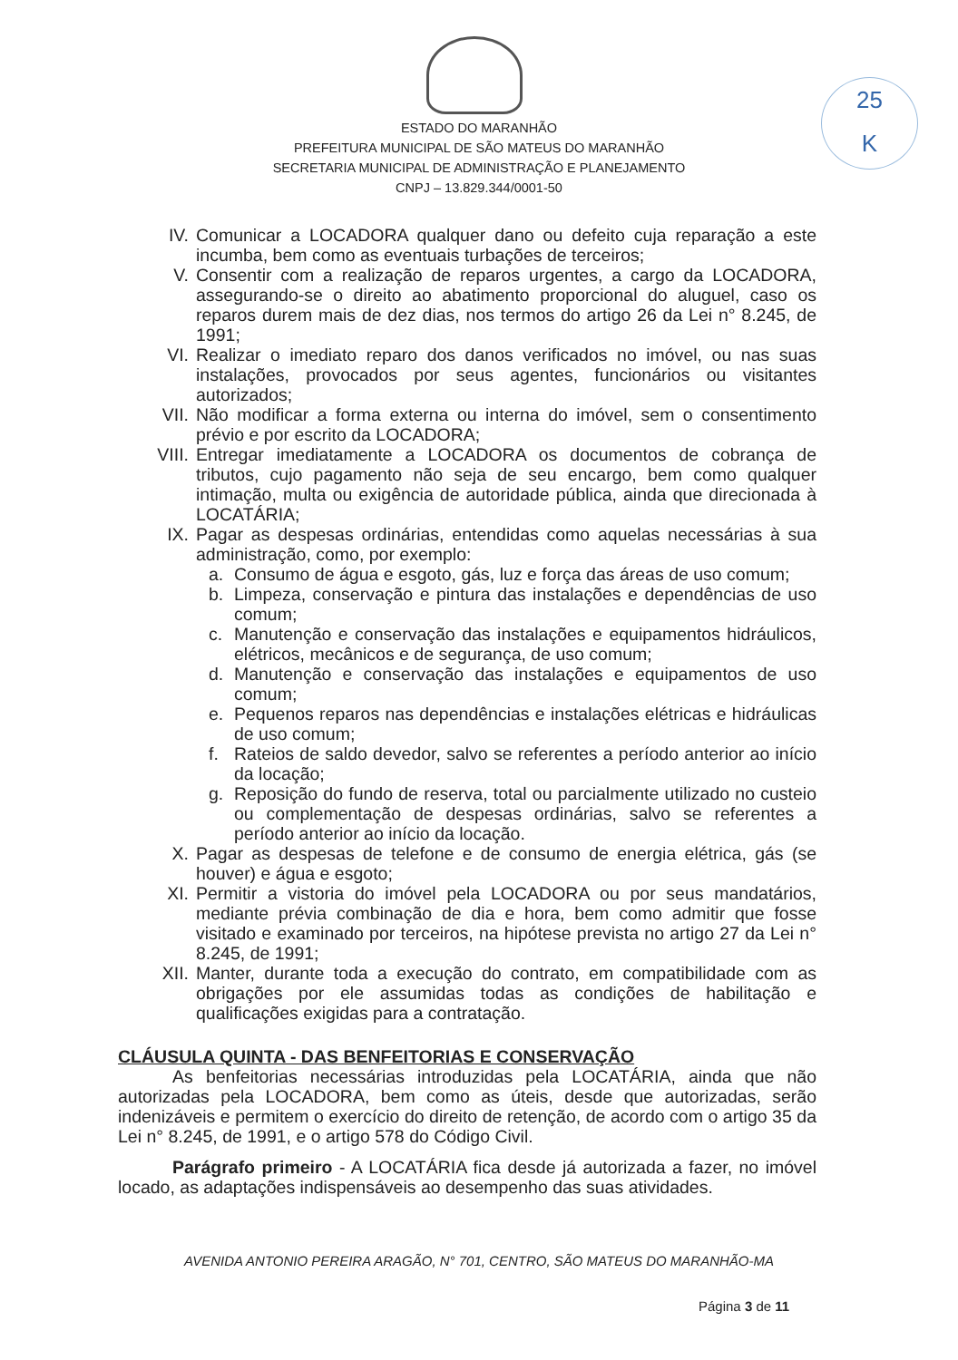25
K
ESTADO DO MARANHÃO
PREFEITURA MUNICIPAL DE SÃO MATEUS DO MARANHÃO
SECRETARIA MUNICIPAL DE ADMINISTRAÇÃO E PLANEJAMENTO
CNPJ – 13.829.344/0001-50
IV. Comunicar a LOCADORA qualquer dano ou defeito cuja reparação a este incumba, bem como as eventuais turbações de terceiros;
V. Consentir com a realização de reparos urgentes, a cargo da LOCADORA, assegurando-se o direito ao abatimento proporcional do aluguel, caso os reparos durem mais de dez dias, nos termos do artigo 26 da Lei n° 8.245, de 1991;
VI. Realizar o imediato reparo dos danos verificados no imóvel, ou nas suas instalações, provocados por seus agentes, funcionários ou visitantes autorizados;
VII. Não modificar a forma externa ou interna do imóvel, sem o consentimento prévio e por escrito da LOCADORA;
VIII. Entregar imediatamente a LOCADORA os documentos de cobrança de tributos, cujo pagamento não seja de seu encargo, bem como qualquer intimação, multa ou exigência de autoridade pública, ainda que direcionada à LOCATÁRIA;
IX. Pagar as despesas ordinárias, entendidas como aquelas necessárias à sua administração, como, por exemplo:
a. Consumo de água e esgoto, gás, luz e força das áreas de uso comum;
b. Limpeza, conservação e pintura das instalações e dependências de uso comum;
c. Manutenção e conservação das instalações e equipamentos hidráulicos, elétricos, mecânicos e de segurança, de uso comum;
d. Manutenção e conservação das instalações e equipamentos de uso comum;
e. Pequenos reparos nas dependências e instalações elétricas e hidráulicas de uso comum;
f. Rateios de saldo devedor, salvo se referentes a período anterior ao início da locação;
g. Reposição do fundo de reserva, total ou parcialmente utilizado no custeio ou complementação de despesas ordinárias, salvo se referentes a período anterior ao início da locação.
X. Pagar as despesas de telefone e de consumo de energia elétrica, gás (se houver) e água e esgoto;
XI. Permitir a vistoria do imóvel pela LOCADORA ou por seus mandatários, mediante prévia combinação de dia e hora, bem como admitir que fosse visitado e examinado por terceiros, na hipótese prevista no artigo 27 da Lei n° 8.245, de 1991;
XII. Manter, durante toda a execução do contrato, em compatibilidade com as obrigações por ele assumidas todas as condições de habilitação e qualificações exigidas para a contratação.
CLÁUSULA QUINTA - DAS BENFEITORIAS E CONSERVAÇÃO
As benfeitorias necessárias introduzidas pela LOCATÁRIA, ainda que não autorizadas pela LOCADORA, bem como as úteis, desde que autorizadas, serão indenizáveis e permitem o exercício do direito de retenção, de acordo com o artigo 35 da Lei n° 8.245, de 1991, e o artigo 578 do Código Civil.
Parágrafo primeiro - A LOCATÁRIA fica desde já autorizada a fazer, no imóvel locado, as adaptações indispensáveis ao desempenho das suas atividades.
AVENIDA ANTONIO PEREIRA ARAGÃO, N° 701, CENTRO, SÃO MATEUS DO MARANHÃO-MA
Página 3 de 11